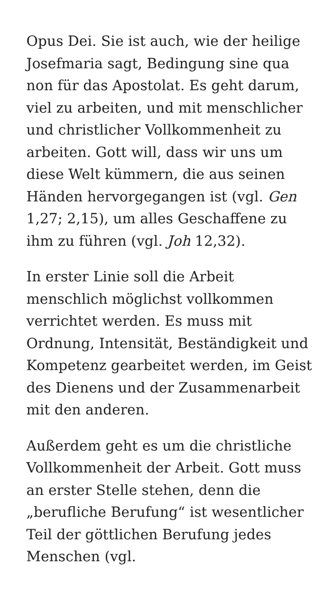Opus Dei. Sie ist auch, wie der heilige Josefmaria sagt, Bedingung sine qua non für das Apostolat. Es geht darum, viel zu arbeiten, und mit menschlicher und christlicher Vollkommenheit zu arbeiten. Gott will, dass wir uns um diese Welt kümmern, die aus seinen Händen hervorgegangen ist (vgl. Gen 1,27; 2,15), um alles Geschaffene zu ihm zu führen (vgl. Joh 12,32).
In erster Linie soll die Arbeit menschlich möglichst vollkommen verrichtet werden. Es muss mit Ordnung, Intensität, Beständigkeit und Kompetenz gearbeitet werden, im Geist des Dienens und der Zusammenarbeit mit den anderen.
Außerdem geht es um die christliche Vollkommenheit der Arbeit. Gott muss an erster Stelle stehen, denn die „berufliche Berufung“ ist wesentlicher Teil der göttlichen Berufung jedes Menschen (vgl.